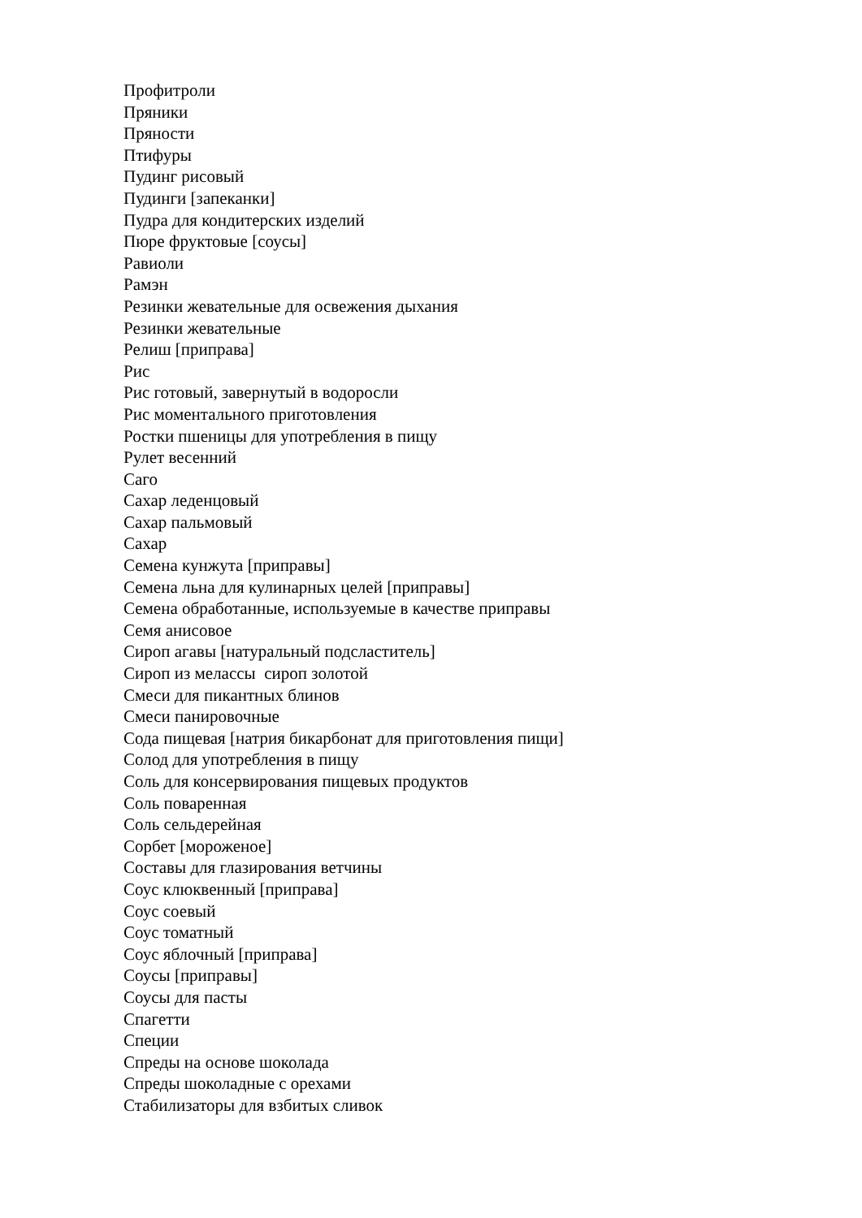Профитроли
Пряники
Пряности
Птифуры
Пудинг рисовый
Пудинги [запеканки]
Пудра для кондитерских изделий
Пюре фруктовые [соусы]
Равиоли
Рамэн
Резинки жевательные для освежения дыхания
Резинки жевательные
Релиш [приправа]
Рис
Рис готовый, завернутый в водоросли
Рис моментального приготовления
Ростки пшеницы для употребления в пищу
Рулет весенний
Саго
Сахар леденцовый
Сахар пальмовый
Сахар
Семена кунжута [приправы]
Семена льна для кулинарных целей [приправы]
Семена обработанные, используемые в качестве приправы
Семя анисовое
Сироп агавы [натуральный подсластитель]
Сироп из мелассы сироп золотой
Смеси для пикантных блинов
Смеси панировочные
Сода пищевая [натрия бикарбонат для приготовления пищи]
Солод для употребления в пищу
Соль для консервирования пищевых продуктов
Соль поваренная
Соль сельдерейная
Сорбет [мороженое]
Составы для глазирования ветчины
Соус клюквенный [приправа]
Соус соевый
Соус томатный
Соус яблочный [приправа]
Соусы [приправы]
Соусы для пасты
Спагетти
Специи
Спреды на основе шоколада
Спреды шоколадные с орехами
Стабилизаторы для взбитых сливок